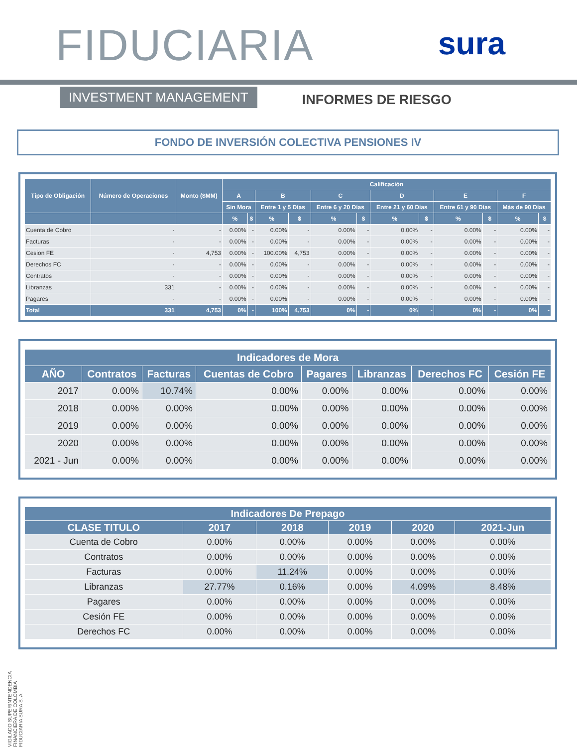FIDUCIARIA sura
INVESTMENT MANAGEMENT
INFORMES DE RIESGO
FONDO DE INVERSIÓN COLECTIVA PENSIONES IV
| Tipo de Obligación | Número de Operaciones | Monto ($MM) | Calificación | | | | | | | | | | | |
| --- | --- | --- | --- | --- | --- | --- | --- | --- | --- | --- | --- | --- | --- | --- |
| | | | A | | B | | C | | D | | E | | F | |
| | | | Sin Mora | | Entre 1 y 5 Días | | Entre 6 y 20 Días | | Entre 21 y 60 Días | | Entre 61 y 90 Días | | Más de 90 Días | |
| | | | % | $ | % | $ | % | $ | % | $ | % | $ | % | $ |
| Cuenta de Cobro | - | - | 0.00% | - | 0.00% | - | 0.00% | - | 0.00% | - | 0.00% | - | 0.00% | - |
| Facturas | - | - | 0.00% | - | 0.00% | - | 0.00% | - | 0.00% | - | 0.00% | - | 0.00% | - |
| Cesion FE | - | 4,753 | 0.00% | - | 100.00% | 4,753 | 0.00% | - | 0.00% | - | 0.00% | - | 0.00% | - |
| Derechos FC | - | - | 0.00% | - | 0.00% | - | 0.00% | - | 0.00% | - | 0.00% | - | 0.00% | - |
| Contratos | - | - | 0.00% | - | 0.00% | - | 0.00% | - | 0.00% | - | 0.00% | - | 0.00% | - |
| Libranzas | 331 | - | 0.00% | - | 0.00% | - | 0.00% | - | 0.00% | - | 0.00% | - | 0.00% | - |
| Pagares | - | - | 0.00% | - | 0.00% | - | 0.00% | - | 0.00% | - | 0.00% | - | 0.00% | - |
| Total | 331 | 4,753 | 0% | - | 100% | 4,753 | 0% | - | 0% | - | 0% | - | 0% | - |
| Indicadores de Mora | | | | | | | |
| --- | --- | --- | --- | --- | --- | --- | --- |
| AÑO | Contratos | Facturas | Cuentas de Cobro | Pagares | Libranzas | Derechos FC | Cesión FE |
| 2017 | 0.00% | 10.74% | 0.00% | 0.00% | 0.00% | 0.00% | 0.00% |
| 2018 | 0.00% | 0.00% | 0.00% | 0.00% | 0.00% | 0.00% | 0.00% |
| 2019 | 0.00% | 0.00% | 0.00% | 0.00% | 0.00% | 0.00% | 0.00% |
| 2020 | 0.00% | 0.00% | 0.00% | 0.00% | 0.00% | 0.00% | 0.00% |
| 2021 - Jun | 0.00% | 0.00% | 0.00% | 0.00% | 0.00% | 0.00% | 0.00% |
| Indicadores De Prepago | | | | | |
| --- | --- | --- | --- | --- | --- |
| CLASE TITULO | 2017 | 2018 | 2019 | 2020 | 2021-Jun |
| Cuenta de Cobro | 0.00% | 0.00% | 0.00% | 0.00% | 0.00% |
| Contratos | 0.00% | 0.00% | 0.00% | 0.00% | 0.00% |
| Facturas | 0.00% | 11.24% | 0.00% | 0.00% | 0.00% |
| Libranzas | 27.77% | 0.16% | 0.00% | 4.09% | 8.48% |
| Pagares | 0.00% | 0.00% | 0.00% | 0.00% | 0.00% |
| Cesión FE | 0.00% | 0.00% | 0.00% | 0.00% | 0.00% |
| Derechos FC | 0.00% | 0.00% | 0.00% | 0.00% | 0.00% |
VIGILADO SUPERINTENDENCIA FINANCIERA DE COLOMBIA FIDUCIARIA SURA S. A.